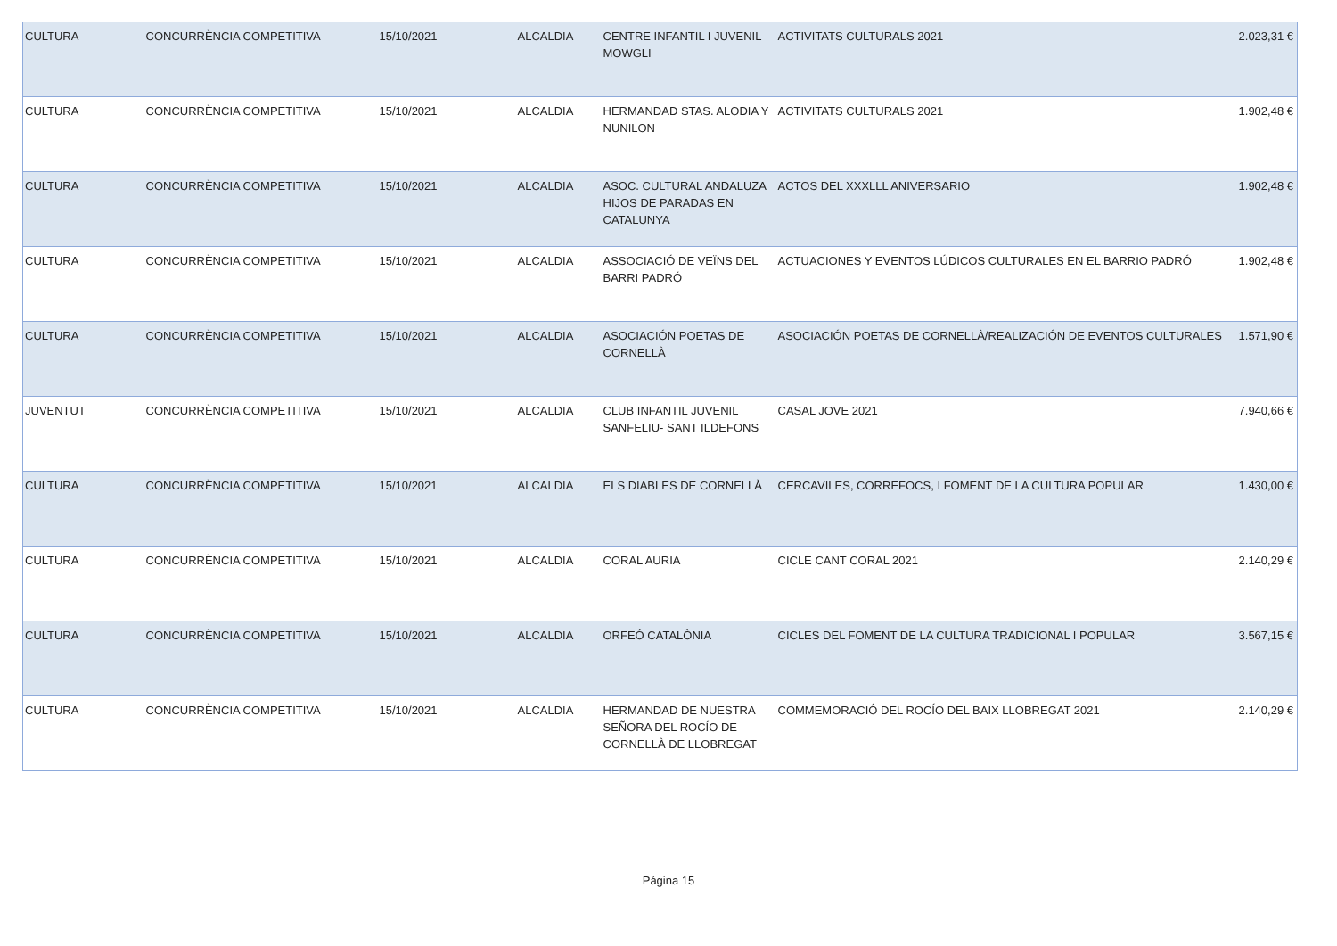| CULTURA | CONCURRÈNCIA COMPETITIVA | 15/10/2021 | ALCALDIA | CENTRE INFANTIL I JUVENIL MOWGLI | ACTIVITATS CULTURALS 2021 | 2.023,31 € |
| CULTURA | CONCURRÈNCIA COMPETITIVA | 15/10/2021 | ALCALDIA | HERMANDAD STAS. ALODIA Y NUNILON | ACTIVITATS CULTURALS 2021 | 1.902,48 € |
| CULTURA | CONCURRÈNCIA COMPETITIVA | 15/10/2021 | ALCALDIA | ASOC. CULTURAL ANDALUZA HIJOS DE PARADAS EN CATALUNYA | ACTOS DEL XXXLLL ANIVERSARIO | 1.902,48 € |
| CULTURA | CONCURRÈNCIA COMPETITIVA | 15/10/2021 | ALCALDIA | ASSOCIACIÓ DE VEÏNS DEL BARRI PADRÓ | ACTUACIONES Y EVENTOS LÚDICOS CULTURALES EN EL BARRIO PADRÓ | 1.902,48 € |
| CULTURA | CONCURRÈNCIA COMPETITIVA | 15/10/2021 | ALCALDIA | ASOCIACIÓN POETAS DE CORNELLÀ | ASOCIACIÓN POETAS DE CORNELLÀ/REALIZACIÓN DE EVENTOS CULTURALES | 1.571,90 € |
| JUVENTUT | CONCURRÈNCIA COMPETITIVA | 15/10/2021 | ALCALDIA | CLUB INFANTIL JUVENIL SANFELIU- SANT ILDEFONS | CASAL JOVE 2021 | 7.940,66 € |
| CULTURA | CONCURRÈNCIA COMPETITIVA | 15/10/2021 | ALCALDIA | ELS DIABLES DE CORNELLÀ | CERCAVILES, CORREFOCS, I FOMENT DE LA CULTURA POPULAR | 1.430,00 € |
| CULTURA | CONCURRÈNCIA COMPETITIVA | 15/10/2021 | ALCALDIA | CORAL AURIA | CICLE CANT CORAL 2021 | 2.140,29 € |
| CULTURA | CONCURRÈNCIA COMPETITIVA | 15/10/2021 | ALCALDIA | ORFEÓ CATALÒNIA | CICLES DEL FOMENT DE LA CULTURA TRADICIONAL I POPULAR | 3.567,15 € |
| CULTURA | CONCURRÈNCIA COMPETITIVA | 15/10/2021 | ALCALDIA | HERMANDAD DE NUESTRA SEÑORA DEL ROCÍO DE CORNELLÀ DE LLOBREGAT | COMMEMORACIÓ DEL ROCÍO DEL BAIX LLOBREGAT 2021 | 2.140,29 € |
Página 15